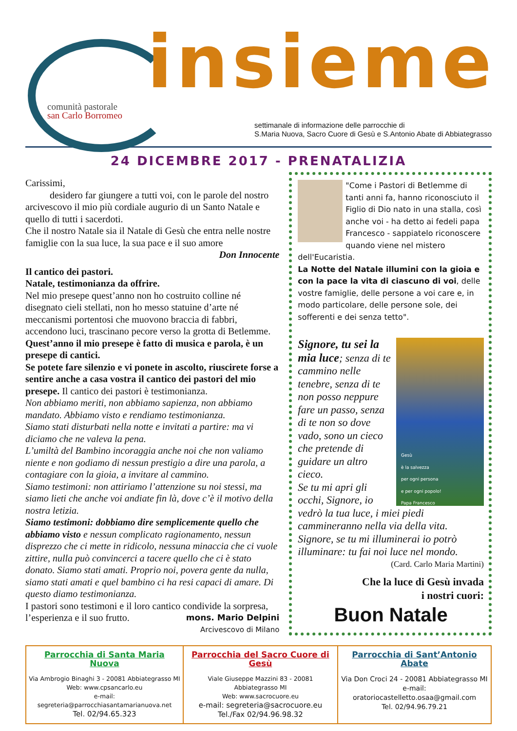comunità pastorale
san Carlo Borromeo
insieme
settimanale di informazione delle parrocchie di
S.Maria Nuova, Sacro Cuore di Gesù e S.Antonio Abate di Abbiategrasso
24 DICEMBRE 2017 - PRENATALIZIA
Carissimi,
desidero far giungere a tutti voi, con le parole del nostro arcivescovo il mio più cordiale augurio di un Santo Natale e quello di tutti i sacerdoti.
Che il nostro Natale sia il Natale di Gesù che entra nelle nostre famiglie con la sua luce, la sua pace e il suo amore
Don Innocente
Il cantico dei pastori.
Natale, testimonianza da offrire.
Nel mio presepe quest’anno non ho costruito colline né disegnato cieli stellati, non ho messo statuine d’arte né meccanismi portentosi che muovono braccia di fabbri, accendono luci, trascinano pecore verso la grotta di Betlemme.
Quest’anno il mio presepe è fatto di musica e parola, è un presepe di cantici.
Se potete fare silenzio e vi ponete in ascolto, riuscirete forse a sentire anche a casa vostra il cantico dei pastori del mio presepe. Il cantico dei pastori è testimonianza.
Non abbiamo meriti, non abbiamo sapienza, non abbiamo mandato. Abbiamo visto e rendiamo testimonianza.
Siamo stati disturbati nella notte e invitati a partire: ma vi diciamo che ne valeva la pena.
L’umiltà del Bambino incoraggia anche noi che non valiamo niente e non godiamo di nessun prestigio a dire una parola, a contagiare con la gioia, a invitare al cammino.
Siamo testimoni: non attiriamo l’attenzione su noi stessi, ma siamo lieti che anche voi andiate fin là, dove c’è il motivo della nostra letizia.
Siamo testimoni: dobbiamo dire semplicemente quello che abbiamo visto e nessun complicato ragionamento, nessun disprezzo che ci mette in ridicolo, nessuna minaccia che ci vuole zittire, nulla può convincerci a tacere quello che ci è stato donato. Siamo stati amati. Proprio noi, povera gente da nulla, siamo stati amati e quel bambino ci ha resi capaci di amare. Di questo diamo testimonianza.
I pastori sono testimoni e il loro cantico condivide la sorpresa, l’esperienza e il suo frutto. mons. Mario Delpini
Arcivescovo di Milano
"Come i Pastori di Betlemme di tanti anni fa, hanno riconosciuto il Figlio di Dio nato in una stalla, così anche voi - ha detto ai fedeli papa Francesco - sappiatelo riconoscere quando viene nel mistero dell'Eucaristia.
La Notte del Natale illumini con la gioia e con la pace la vita di ciascuno di voi, delle vostre famiglie, delle persone a voi care e, in modo particolare, delle persone sole, dei sofferenti e dei senza tetto".
Gesù
è la salvezza
per ogni persona
e per ogni popolo!
Papa Francesco
Signore, tu sei la mia luce; senza di te cammino nelle tenebre, senza di te non posso neppure fare un passo, senza di te non so dove vado, sono un cieco che pretende di guidare un altro cieco.
Se tu mi apri gli occhi, Signore, io vedrò la tua luce, i miei piedi cammineranno nella via della vita.
Signore, se tu mi illuminerai io potrò illuminare: tu fai noi luce nel mondo.
(Card. Carlo Maria Martini)
Che la luce di Gesù invada
i nostri cuori:
Buon Natale
| Parrocchia di Santa Maria Nuova Via Ambrogio Binaghi 3 - 20081 Abbiategrasso MI Web: www.cpsancarlo.eu e-mail: segreteria@parrocchiasantamarianuova.net Tel. 02/94.65.323 | Parrocchia del Sacro Cuore di Gesù Viale Giuseppe Mazzini 83 - 20081 Abbiategrasso MI Web: www.sacrocuore.eu e-mail: segreteria@sacrocuore.eu Tel./Fax 02/94.96.98.32 | Parrocchia di Sant’Antonio Abate Via Don Croci 24 - 20081 Abbiategrasso MI e-mail: oratoriocastelletto.osaa@gmail.com Tel. 02/94.96.79.21 |